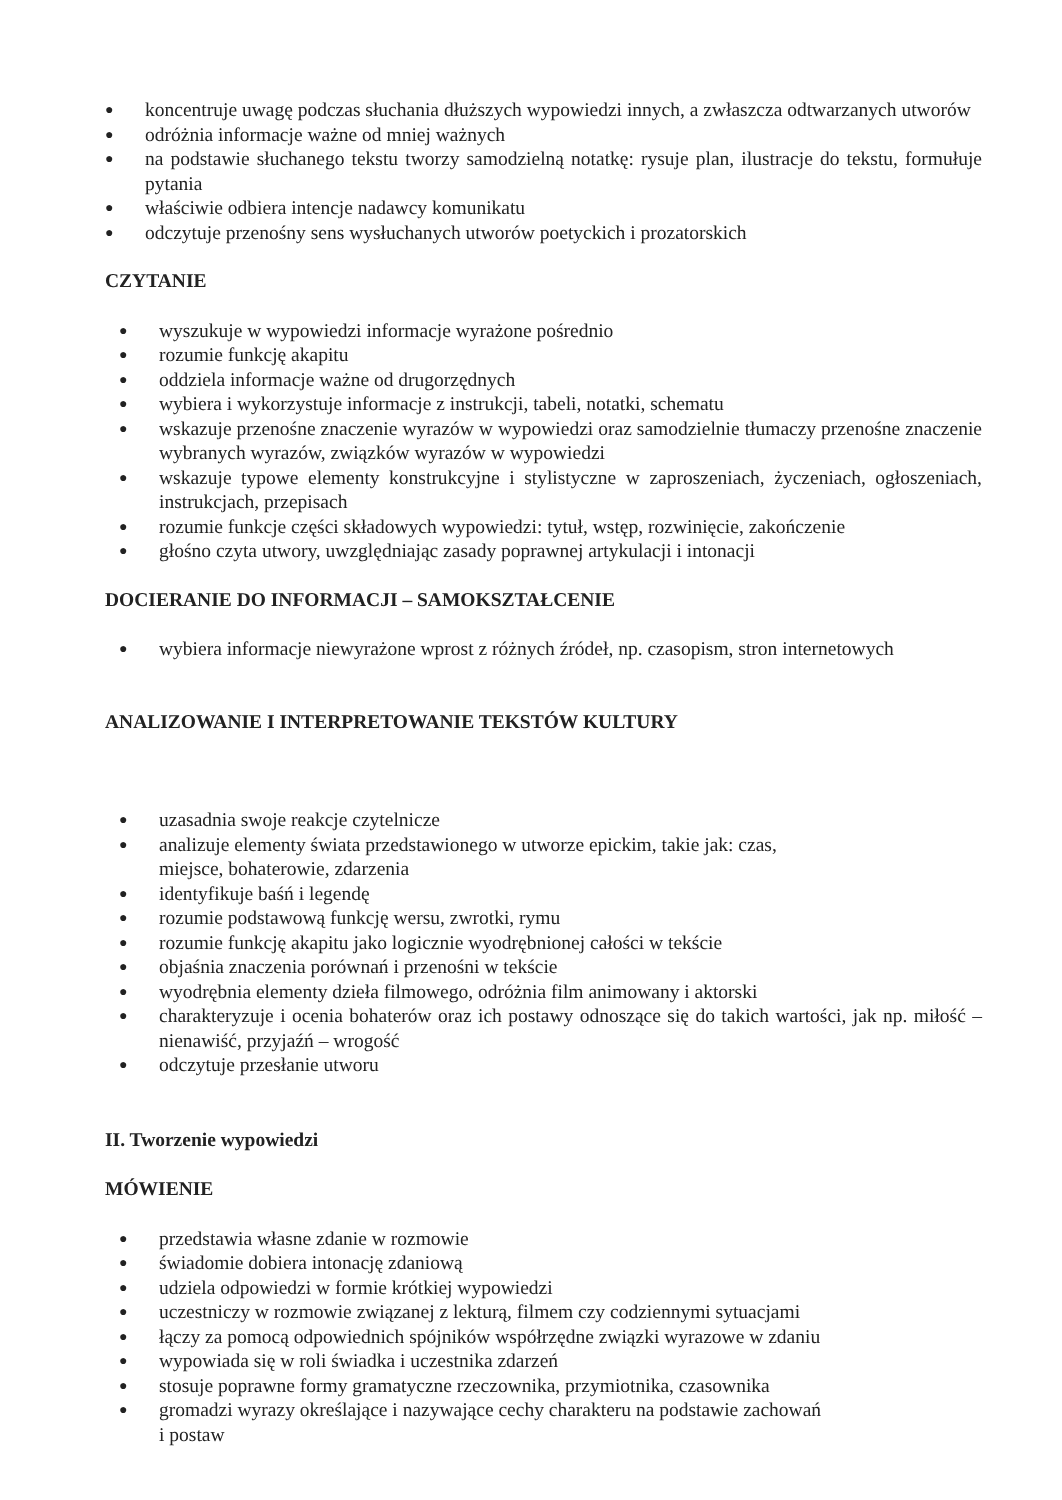● koncentruje uwagę podczas słuchania dłuższych wypowiedzi innych, a zwłaszcza odtwarzanych utworów
● odróżnia informacje ważne od mniej ważnych
● na podstawie słuchanego tekstu tworzy samodzielną notatkę: rysuje plan, ilustracje do tekstu, formułuje pytania
● właściwie odbiera intencje nadawcy komunikatu
● odczytuje przenośny sens wysłuchanych utworów poetyckich i prozatorskich
CZYTANIE
● wyszukuje w wypowiedzi informacje wyrażone pośrednio
● rozumie funkcję akapitu
● oddziela informacje ważne od drugorzędnych
● wybiera i wykorzystuje informacje z instrukcji, tabeli, notatki, schematu
● wskazuje przenośne znaczenie wyrazów w wypowiedzi oraz samodzielnie tłumaczy przenośne znaczenie wybranych wyrazów, związków wyrazów w wypowiedzi
● wskazuje typowe elementy konstrukcyjne i stylistyczne w zaproszeniach, życzeniach, ogłoszeniach, instrukcjach, przepisach
● rozumie funkcje części składowych wypowiedzi: tytuł, wstęp, rozwinięcie, zakończenie
● głośno czyta utwory, uwzględniając zasady poprawnej artykulacji i intonacji
DOCIERANIE DO INFORMACJI – SAMOKSZTAŁCENIE
● wybiera informacje niewyrażone wprost z różnych źródeł, np. czasopism, stron internetowych
ANALIZOWANIE I INTERPRETOWANIE TEKSTÓW KULTURY
● uzasadnia swoje reakcje czytelnicze
● analizuje elementy świata przedstawionego w utworze epickim, takie jak: czas,
miejsce, bohaterowie, zdarzenia
● identyfikuje baśń i legendę
● rozumie podstawową funkcję wersu, zwrotki, rymu
● rozumie funkcję akapitu jako logicznie wyodrębnionej całości w tekście
● objaśnia znaczenia porównań i przenośni w tekście
● wyodrębnia elementy dzieła filmowego, odróżnia film animowany i aktorski
● charakteryzuje i ocenia bohaterów oraz ich postawy odnoszące się do takich wartości, jak np. miłość – nienawiść, przyjaźń – wrogość
● odczytuje przesłanie utworu
II. Tworzenie wypowiedzi
MÓWIENIE
● przedstawia własne zdanie w rozmowie
● świadomie dobiera intonację zdaniową
● udziela odpowiedzi w formie krótkiej wypowiedzi
● uczestniczy w rozmowie związanej z lekturą, filmem czy codziennymi sytuacjami
● łączy za pomocą odpowiednich spójników współrzędne związki wyrazowe w zdaniu
● wypowiada się w roli świadka i uczestnika zdarzeń
● stosuje poprawne formy gramatyczne rzeczownika, przymiotnika, czasownika
● gromadzi wyrazy określające i nazywające cechy charakteru na podstawie zachowań
i postaw